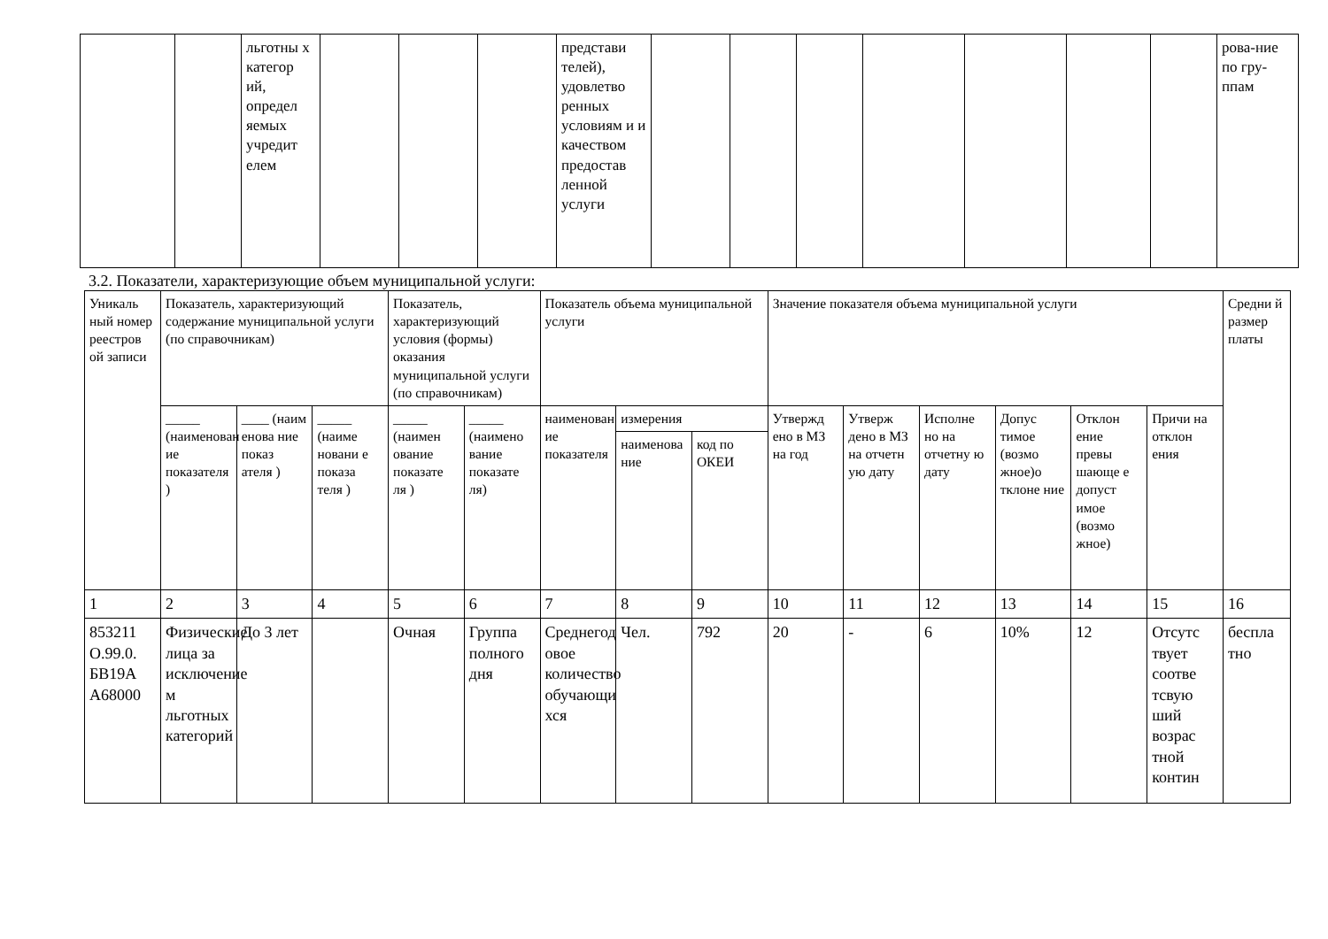| | | льготны х категор ий, определ яемых учредит елем | | | | представи телей), удовлетво ренных условиям и и качеством предостав ленной услуги | | | | | | | | рова-ние по гру-ппам |
3.2. Показатели, характеризующие объем муниципальной услуги:
| Уникаль ный номер реестров ой записи | Показатель, характеризующий содержание муниципальной услуги (по справочникам) | | | Показатель, характеризующий условия (формы) оказания муниципальной услуги (по справочникам) | | Показатель объема муниципальной услуги | | | Значение показателя объема муниципальной услуги | | | | | | Средни й размер платы |
| | _____ (наименован ие показателя ) | ____ (наим енова ние показ ателя ) | _____ (наиме новани е показа теля ) | _____ (наимен ование показате ля ) | _____ (наимено вание показате ля) | наименован ие показателя | измерения | | Утвержд ено в МЗ на год | Утверж дено в МЗ на отчетн ую дату | Исполне но на отчетну ю дату | Допус тимое (возмо жное)о тклоне ние | Отклон ение превы шающе е допуст имое (возмо жное) | Причи на отклон ения | |
| | | | | | | | наименова ние | код по ОКЕИ | | | | | | | |
| 1 | 2 | 3 | 4 | 5 | 6 | 7 | 8 | 9 | 10 | 11 | 12 | 13 | 14 | 15 | 16 |
| 853211 О.99.0. БВ19А А68000 | Физические лица за исключение м льготных категорий | До 3 лет | | Очная | Группа полного дня | Среднегод овое количество обучающи хся | Чел. | 792 | 20 | - | 6 | 10% | 12 | Отсутс твует соотве тсвую ший возрас тной контин | бесплa тно |